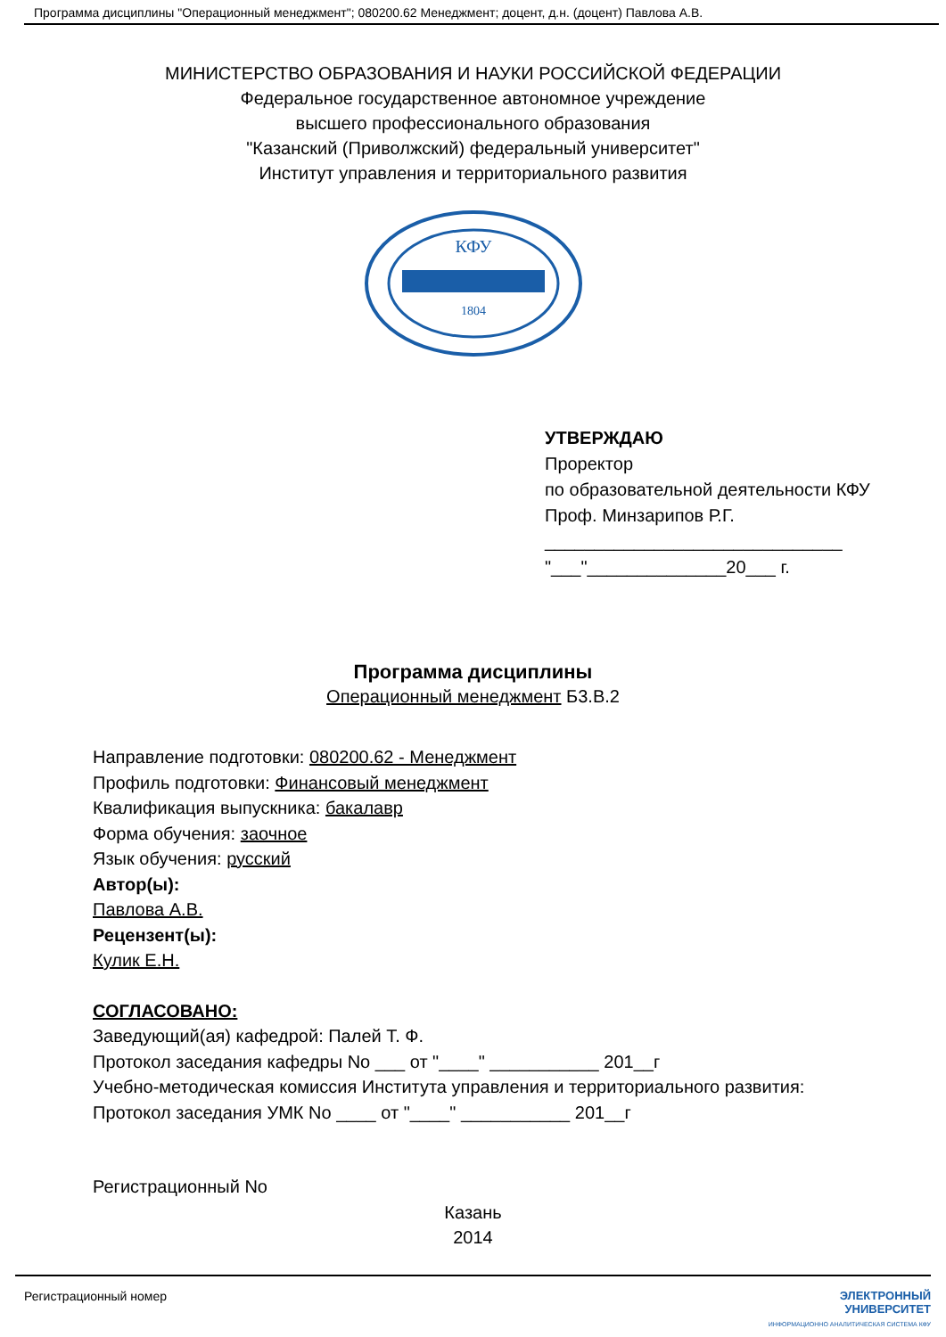Программа дисциплины "Операционный менеджмент"; 080200.62 Менеджмент; доцент, д.н. (доцент) Павлова А.В.
МИНИСТЕРСТВО ОБРАЗОВАНИЯ И НАУКИ РОССИЙСКОЙ ФЕДЕРАЦИИ
Федеральное государственное автономное учреждение
высшего профессионального образования
"Казанский (Приволжский) федеральный университет"
Институт управления и территориального развития
КФУ
1804
УТВЕРЖДАЮ
Проректор
по образовательной деятельности КФУ
Проф. Минзарипов Р.Г.
______________________________
"___"______________20___ г.
Программа дисциплины
Операционный менеджмент Б3.В.2
Направление подготовки: 080200.62 - Менеджмент
Профиль подготовки: Финансовый менеджмент
Квалификация выпускника: бакалавр
Форма обучения: заочное
Язык обучения: русский
Автор(ы):
Павлова А.В.
Рецензент(ы):
Кулик Е.Н.
СОГЛАСОВАНО:
Заведующий(ая) кафедрой: Палей Т. Ф.
Протокол заседания кафедры No ___ от "____" ___________ 201__г
Учебно-методическая комиссия Института управления и территориального развития:
Протокол заседания УМК No ____ от "____" ___________ 201__г
Регистрационный No
Казань
2014
Регистрационный номер ЭЛЕКТРОННЫЙ
УНИВЕРСИТЕТ
ИНФОРМАЦИОННО АНАЛИТИЧЕСКАЯ СИСТЕМА КФУ